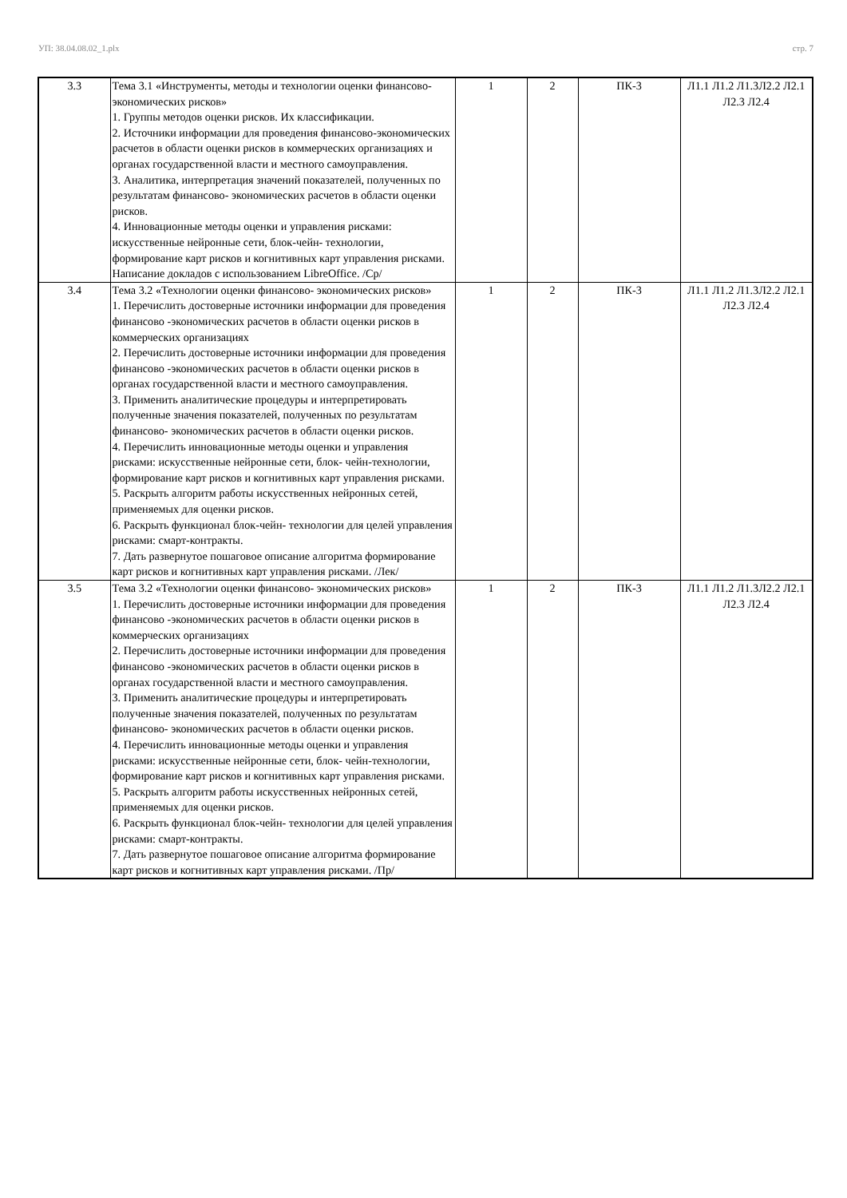УП: 38.04.08.02_1.plx стр. 7
| 3.3 | Тема 3.1 «Инструменты, методы и технологии оценки финансово- экономических рисков» 1. Группы методов оценки рисков. Их классификации. 2. Источники информации для проведения финансово-экономических расчетов в области оценки рисков в коммерческих организациях и органах государственной власти и местного самоуправления. 3. Аналитика, интерпретация значений показателей, полученных по результатам финансово- экономических расчетов в области оценки рисков. 4. Инновационные методы оценки и управления рисками: искусственные нейронные сети, блок-чейн- технологии, формирование карт рисков и когнитивных карт управления рисками. Написание докладов с использованием LibreOffice. /Ср/ | 1 | 2 | ПК-3 | Л1.1 Л1.2 Л1.3Л2.2 Л2.1 Л2.3 Л2.4 |
| 3.4 | Тема 3.2 «Технологии оценки финансово- экономических рисков» 1. Перечислить достоверные источники информации для проведения финансово -экономических расчетов в области оценки рисков в коммерческих организациях 2. Перечислить достоверные источники информации для проведения финансово -экономических расчетов в области оценки рисков в органах государственной власти и местного самоуправления. 3. Применить аналитические процедуры и интерпретировать полученные значения показателей, полученных по результатам финансово- экономических расчетов в области оценки рисков. 4. Перечислить инновационные методы оценки и управления рисками: искусственные нейронные сети, блок- чейн-технологии, формирование карт рисков и когнитивных карт управления рисками. 5. Раскрыть алгоритм работы искусственных нейронных сетей, применяемых для оценки рисков. 6. Раскрыть функционал блок-чейн- технологии для целей управления рисками: смарт-контракты. 7. Дать развернутое пошаговое описание алгоритма формирование карт рисков и когнитивных карт управления рисками. /Лек/ | 1 | 2 | ПК-3 | Л1.1 Л1.2 Л1.3Л2.2 Л2.1 Л2.3 Л2.4 |
| 3.5 | Тема 3.2 «Технологии оценки финансово- экономических рисков» 1. Перечислить достоверные источники информации для проведения финансово -экономических расчетов в области оценки рисков в коммерческих организациях 2. Перечислить достоверные источники информации для проведения финансово -экономических расчетов в области оценки рисков в органах государственной власти и местного самоуправления. 3. Применить аналитические процедуры и интерпретировать полученные значения показателей, полученных по результатам финансово- экономических расчетов в области оценки рисков. 4. Перечислить инновационные методы оценки и управления рисками: искусственные нейронные сети, блок- чейн-технологии, формирование карт рисков и когнитивных карт управления рисками. 5. Раскрыть алгоритм работы искусственных нейронных сетей, применяемых для оценки рисков. 6. Раскрыть функционал блок-чейн- технологии для целей управления рисками: смарт-контракты. 7. Дать развернутое пошаговое описание алгоритма формирование карт рисков и когнитивных карт управления рисками. /Пр/ | 1 | 2 | ПК-3 | Л1.1 Л1.2 Л1.3Л2.2 Л2.1 Л2.3 Л2.4 |